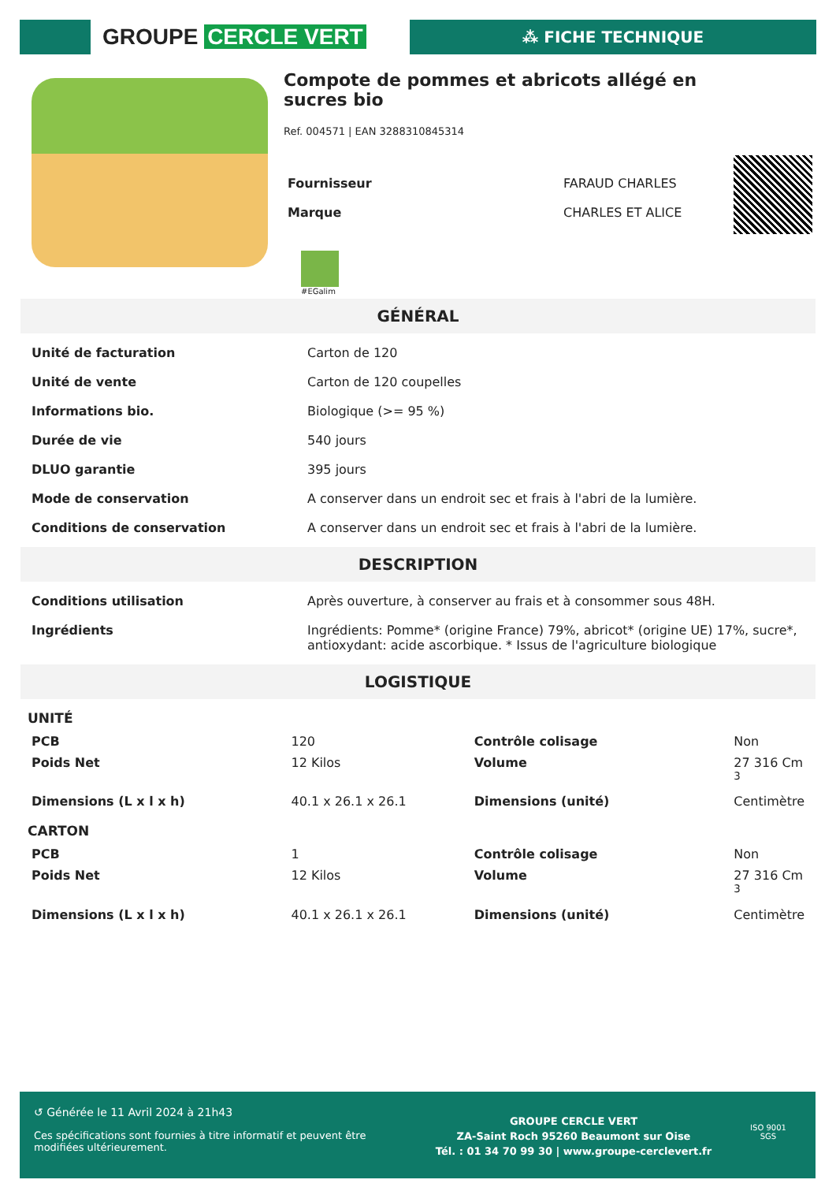GROUPE CERCLE VERT
⁂ FICHE TECHNIQUE
Compote de pommes et abricots allégé en sucres bio
Ref. 004571 | EAN 3288310845314
| Fournisseur | FARAUD CHARLES |
| Marque | CHARLES ET ALICE |
#EGalim
GÉNÉRAL
| Unité de facturation | Carton de 120 |
| Unité de vente | Carton de 120 coupelles |
| Informations bio. | Biologique (>= 95 %) |
| Durée de vie | 540 jours |
| DLUO garantie | 395 jours |
| Mode de conservation | A conserver dans un endroit sec et frais à l'abri de la lumière. |
| Conditions de conservation | A conserver dans un endroit sec et frais à l'abri de la lumière. |
DESCRIPTION
| Conditions utilisation | Après ouverture, à conserver au frais et à consommer sous 48H. |
| Ingrédients | Ingrédients: Pomme* (origine France) 79%, abricot* (origine UE) 17%, sucre*, antioxydant: acide ascorbique. * Issus de l'agriculture biologique |
LOGISTIQUE
UNITÉ
| PCB | 120 | Contrôle colisage | Non |
| Poids Net | 12 Kilos | Volume | 27 316 Cm <sup>3</sup> |
| Dimensions (L x l x h) | 40.1 x 26.1 x 26.1 | Dimensions (unité) | Centimètre |
CARTON
| PCB | 1 | Contrôle colisage | Non |
| Poids Net | 12 Kilos | Volume | 27 316 Cm <sup>3</sup> |
| Dimensions (L x l x h) | 40.1 x 26.1 x 26.1 | Dimensions (unité) | Centimètre |
↺ Générée le 11 Avril 2024 à 21h43
Ces spécifications sont fournies à titre informatif et peuvent être modifiées ultérieurement.
GROUPE CERCLE VERT
ZA-Saint Roch 95260 Beaumont sur Oise
Tél. : 01 34 70 99 30 | www.groupe-cerclevert.fr
ISO 9001
SGS